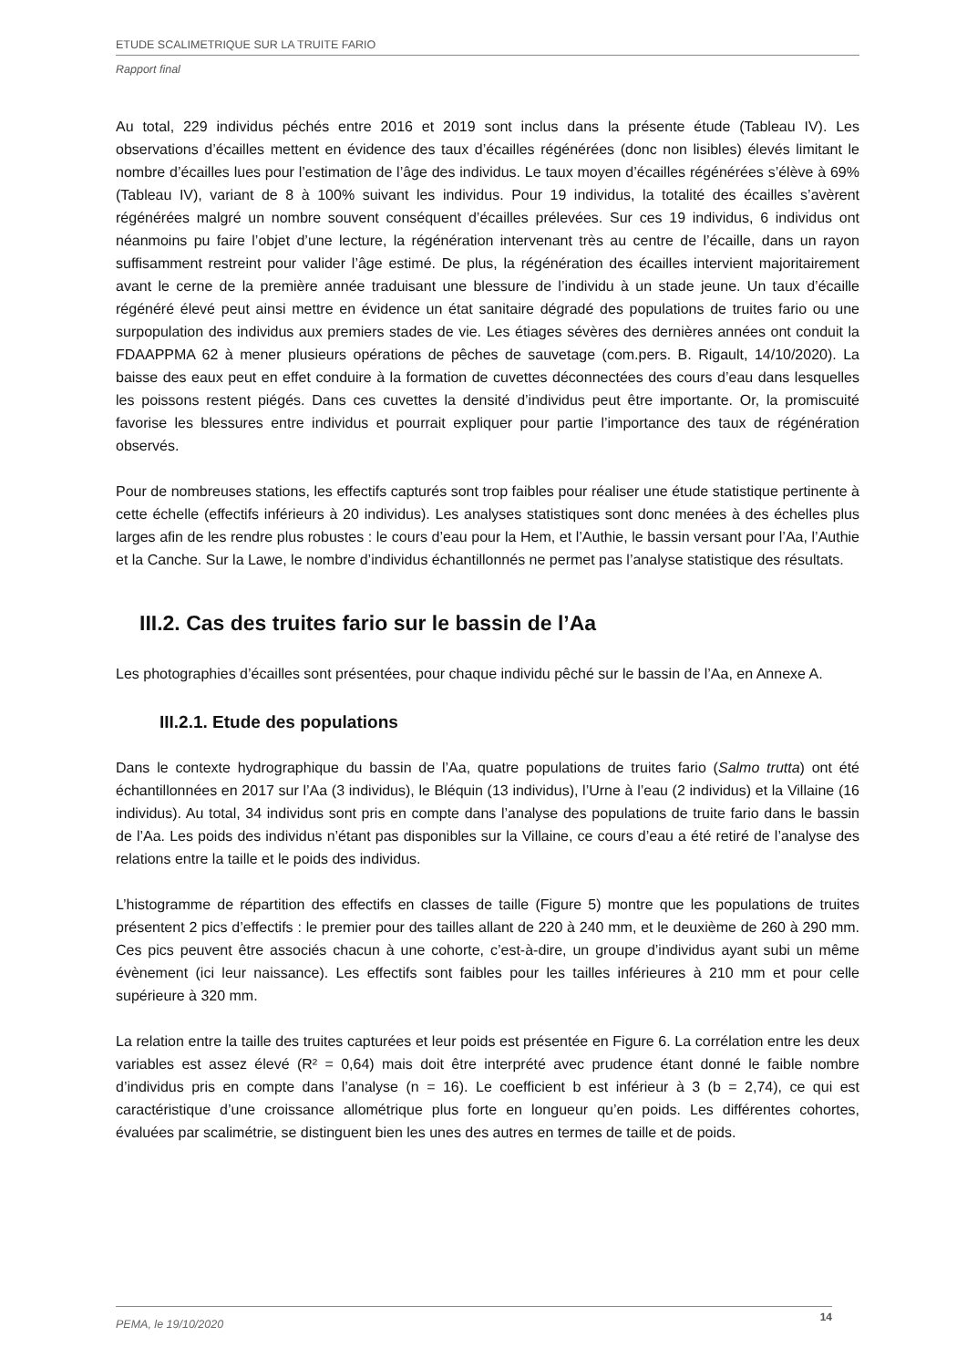ETUDE SCALIMETRIQUE SUR LA TRUITE FARIO
Rapport final
Au total, 229 individus péchés entre 2016 et 2019 sont inclus dans la présente étude (Tableau IV). Les observations d’écailles mettent en évidence des taux d’écailles régénérées (donc non lisibles) élevés limitant le nombre d’écailles lues pour l’estimation de l’âge des individus. Le taux moyen d’écailles régénérées s’élève à 69% (Tableau IV), variant de 8 à 100% suivant les individus. Pour 19 individus, la totalité des écailles s’avèrent régénérées malgré un nombre souvent conséquent d’écailles prélevées. Sur ces 19 individus, 6 individus ont néanmoins pu faire l’objet d’une lecture, la régénération intervenant très au centre de l’écaille, dans un rayon suffisamment restreint pour valider l’âge estimé. De plus, la régénération des écailles intervient majoritairement avant le cerne de la première année traduisant une blessure de l’individu à un stade jeune. Un taux d’écaille régénéré élevé peut ainsi mettre en évidence un état sanitaire dégradé des populations de truites fario ou une surpopulation des individus aux premiers stades de vie. Les étiages sévères des dernières années ont conduit la FDAAPPMA 62 à mener plusieurs opérations de pêches de sauvetage (com.pers. B. Rigault, 14/10/2020). La baisse des eaux peut en effet conduire à la formation de cuvettes déconnectées des cours d’eau dans lesquelles les poissons restent piégés. Dans ces cuvettes la densité d’individus peut être importante. Or, la promiscuité favorise les blessures entre individus et pourrait expliquer pour partie l’importance des taux de régénération observés.
Pour de nombreuses stations, les effectifs capturés sont trop faibles pour réaliser une étude statistique pertinente à cette échelle (effectifs inférieurs à 20 individus). Les analyses statistiques sont donc menées à des échelles plus larges afin de les rendre plus robustes : le cours d’eau pour la Hem, et l’Authie, le bassin versant pour l’Aa, l’Authie et la Canche. Sur la Lawe, le nombre d’individus échantillonnés ne permet pas l’analyse statistique des résultats.
III.2. Cas des truites fario sur le bassin de l’Aa
Les photographies d’écailles sont présentées, pour chaque individu pêché sur le bassin de l’Aa, en Annexe A.
III.2.1. Etude des populations
Dans le contexte hydrographique du bassin de l’Aa, quatre populations de truites fario (Salmo trutta) ont été échantillonnées en 2017 sur l’Aa (3 individus), le Bléquin (13 individus), l’Urne à l’eau (2 individus) et la Villaine (16 individus). Au total, 34 individus sont pris en compte dans l’analyse des populations de truite fario dans le bassin de l’Aa. Les poids des individus n’étant pas disponibles sur la Villaine, ce cours d’eau a été retiré de l’analyse des relations entre la taille et le poids des individus.
L’histogramme de répartition des effectifs en classes de taille (Figure 5) montre que les populations de truites présentent 2 pics d’effectifs : le premier pour des tailles allant de 220 à 240 mm, et le deuxième de 260 à 290 mm. Ces pics peuvent être associés chacun à une cohorte, c’est-à-dire, un groupe d’individus ayant subi un même évènement (ici leur naissance). Les effectifs sont faibles pour les tailles inférieures à 210 mm et pour celle supérieure à 320 mm.
La relation entre la taille des truites capturées et leur poids est présentée en Figure 6. La corrélation entre les deux variables est assez élevé (R² = 0,64) mais doit être interprété avec prudence étant donné le faible nombre d’individus pris en compte dans l’analyse (n = 16). Le coefficient b est inférieur à 3 (b = 2,74), ce qui est caractéristique d’une croissance allométrique plus forte en longueur qu’en poids. Les différentes cohortes, évaluées par scalimétrie, se distinguent bien les unes des autres en termes de taille et de poids.
PEMA, le 19/10/2020 14